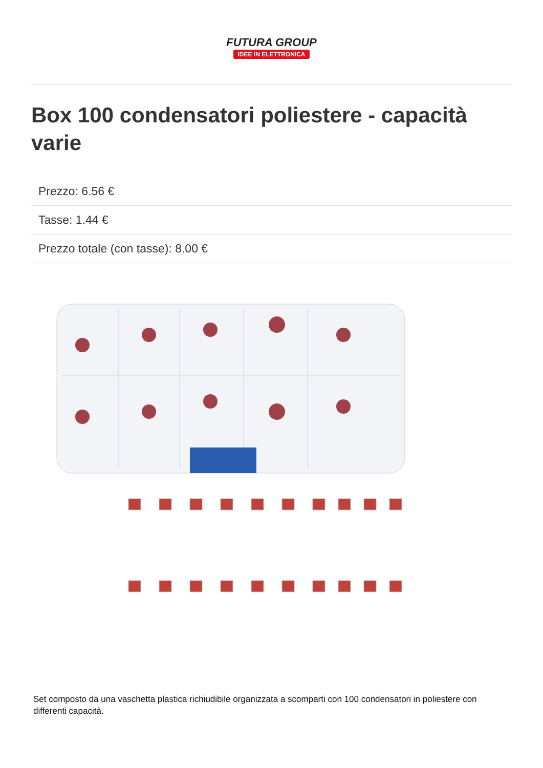FUTURA GROUP
IDEE IN ELETTRONICA
Box 100 condensatori poliestere - capacità varie
Prezzo: 6.56 €
Tasse: 1.44 €
Prezzo totale (con tasse): 8.00 €
Set composto da una vaschetta plastica richiudibile organizzata a scomparti con 100 condensatori in poliestere con differenti capacità.